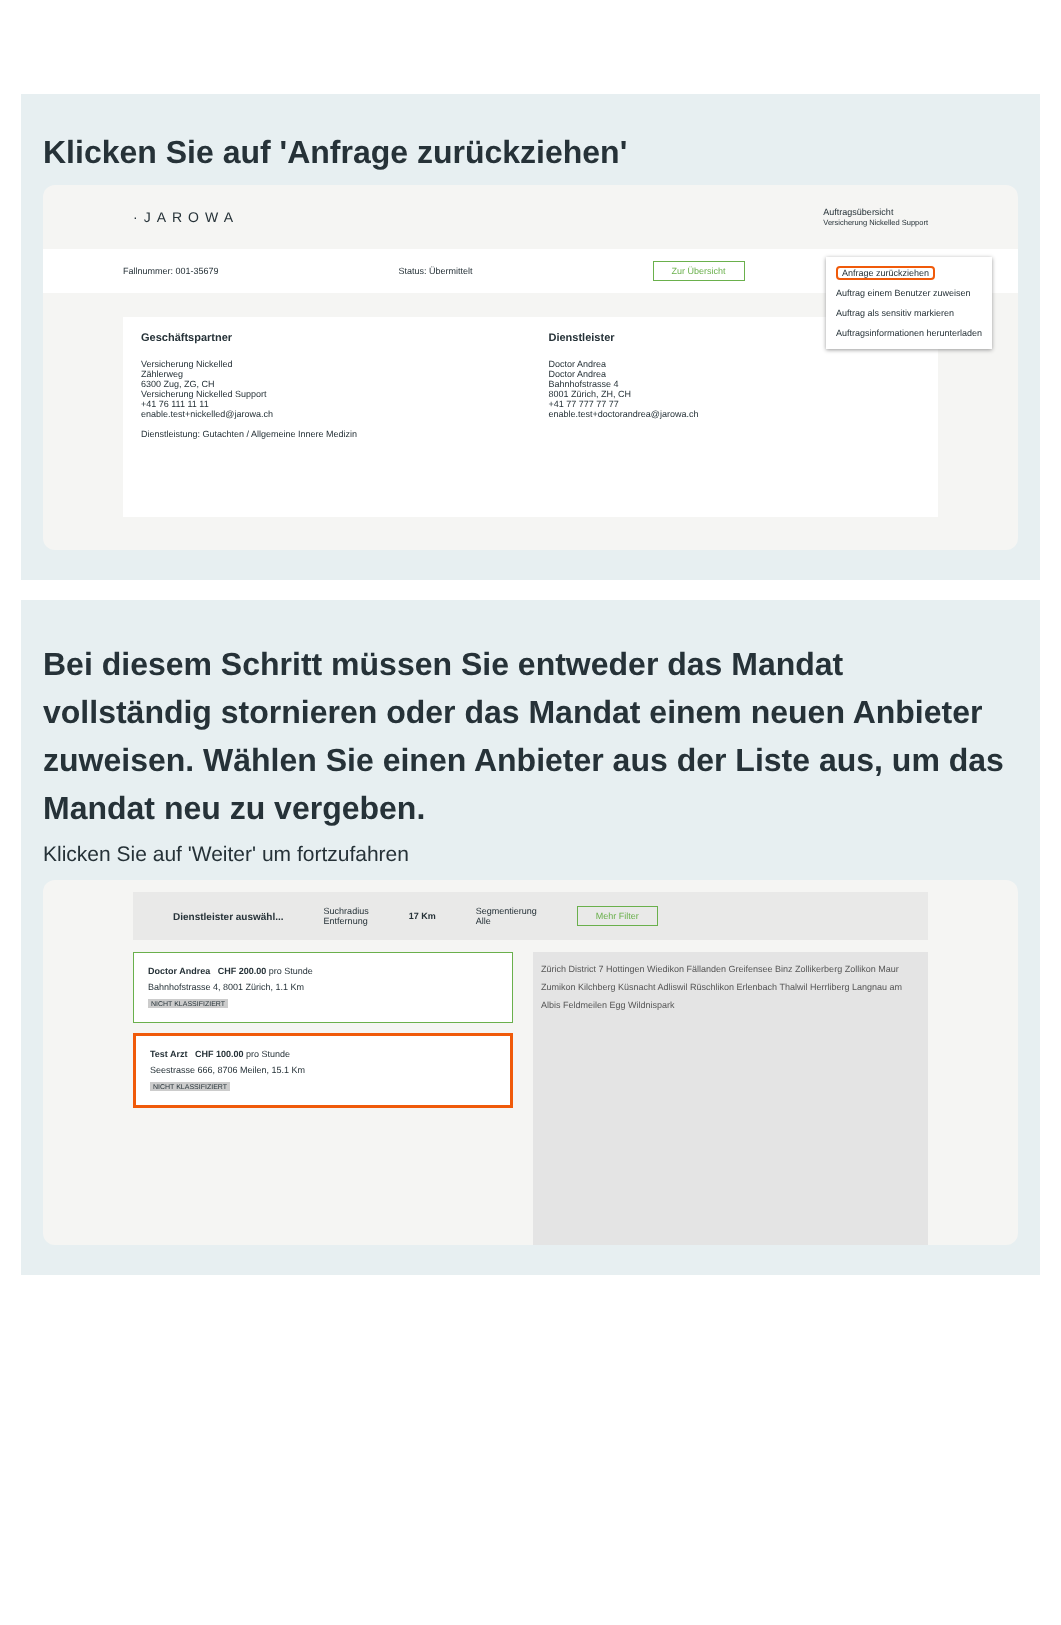Klicken Sie auf 'Anfrage zurückziehen'
·JAROWA Auftragsübersicht
Versicherung Nickelled Support
Fallnummer: 001-35679 Status: Übermittelt Zur Übersicht
Anfrage zurückziehen
Auftrag einem Benutzer zuweisen
Auftrag als sensitiv markieren
Auftragsinformationen herunterladen
Geschäftspartner
Versicherung Nickelled
Zählerweg
6300 Zug, ZG, CH
Versicherung Nickelled Support
+41 76 111 11 11
enable.test+nickelled@jarowa.ch
Dienstleistung: Gutachten / Allgemeine Innere Medizin
Dienstleister
Doctor Andrea
Doctor Andrea
Bahnhofstrasse 4
8001 Zürich, ZH, CH
+41 77 777 77 77
enable.test+doctorandrea@jarowa.ch
Bei diesem Schritt müssen Sie entweder das Mandat vollständig stornieren oder das Mandat einem neuen Anbieter zuweisen. Wählen Sie einen Anbieter aus der Liste aus, um das Mandat neu zu vergeben.
Klicken Sie auf 'Weiter' um fortzufahren
Dienstleister auswähl... Suchradius
Entfernung 17 Km Segmentierung
Alle Mehr Filter
Doctor Andrea CHF 200.00 pro Stunde
Bahnhofstrasse 4, 8001 Zürich, 1.1 Km
NICHT KLASSIFIZIERT
Test Arzt CHF 100.00 pro Stunde
Seestrasse 666, 8706 Meilen, 15.1 Km
NICHT KLASSIFIZIERT
Zürich District 7 Hottingen Wiedikon Fällanden Greifensee Binz Zollikerberg Zollikon Maur Zumikon Kilchberg Küsnacht Adliswil Rüschlikon Erlenbach Thalwil Herrliberg Langnau am Albis Feldmeilen Egg Wildnispark